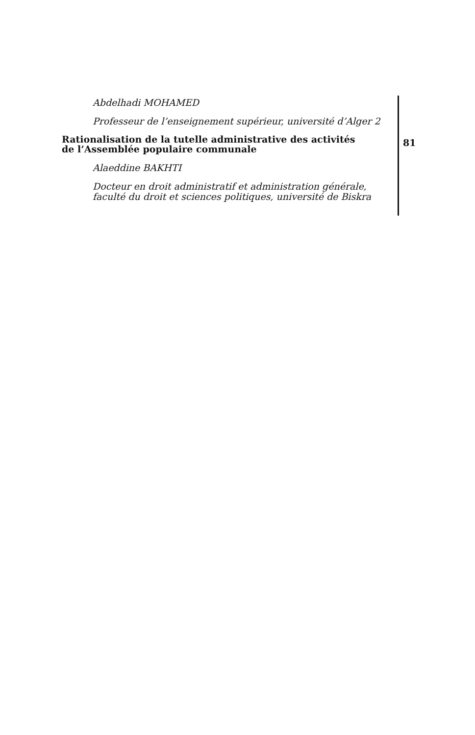Abdelhadi MOHAMED
Professeur de l’enseignement supérieur, université d’Alger 2
Rationalisation de la tutelle administrative des activités
de l’Assemblée populaire communale
Alaeddine BAKHTI
Docteur en droit administratif et administration générale,
faculté du droit et sciences politiques, université de Biskra
81